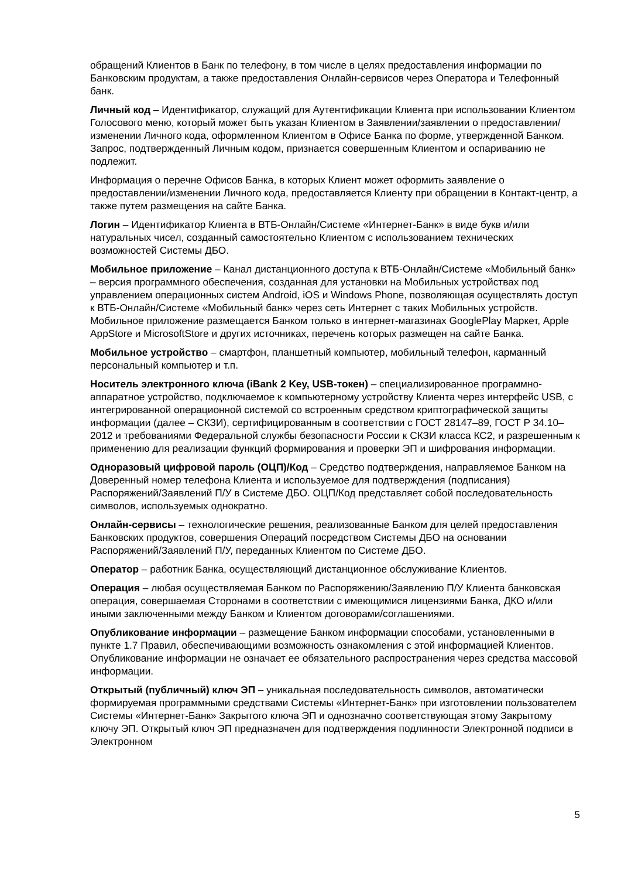обращений Клиентов в Банк по телефону, в том числе в целях предоставления информации по Банковским продуктам, а также предоставления Онлайн-сервисов через Оператора и Телефонный банк.
Личный код – Идентификатор, служащий для Аутентификации Клиента при использовании Клиентом Голосового меню, который может быть указан Клиентом в Заявлении/заявлении о предоставлении/изменении Личного кода, оформленном Клиентом в Офисе Банка по форме, утвержденной Банком. Запрос, подтвержденный Личным кодом, признается совершенным Клиентом и оспариванию не подлежит.
Информация о перечне Офисов Банка, в которых Клиент может оформить заявление о предоставлении/изменении Личного кода, предоставляется Клиенту при обращении в Контакт-центр, а также путем размещения на сайте Банка.
Логин – Идентификатор Клиента в ВТБ-Онлайн/Системе «Интернет-Банк» в виде букв и/или натуральных чисел, созданный самостоятельно Клиентом с использованием технических возможностей Системы ДБО.
Мобильное приложение – Канал дистанционного доступа к ВТБ-Онлайн/Системе «Мобильный банк» – версия программного обеспечения, созданная для установки на Мобильных устройствах под управлением операционных систем Android, iOS и Windows Phone, позволяющая осуществлять доступ к ВТБ-Онлайн/Системе «Мобильный банк» через сеть Интернет с таких Мобильных устройств. Мобильное приложение размещается Банком только в интернет-магазинах GooglePlay Маркет, Apple AppStore и MicrosoftStore и других источниках, перечень которых размещен на сайте Банка.
Мобильное устройство – смартфон, планшетный компьютер, мобильный телефон, карманный персональный компьютер и т.п.
Носитель электронного ключа (iBank 2 Key, USB-токен) – специализированное программно-аппаратное устройство, подключаемое к компьютерному устройству Клиента через интерфейс USB, с интегрированной операционной системой со встроенным средством криптографической защиты информации (далее – СКЗИ), сертифицированным в соответствии с ГОСТ 28147–89, ГОСТ Р 34.10–2012 и требованиями Федеральной службы безопасности России к СКЗИ класса КС2, и разрешенным к применению для реализации функций формирования и проверки ЭП и шифрования информации.
Одноразовый цифровой пароль (ОЦП)/Код – Средство подтверждения, направляемое Банком на Доверенный номер телефона Клиента и используемое для подтверждения (подписания) Распоряжений/Заявлений П/У в Системе ДБО. ОЦП/Код представляет собой последовательность символов, используемых однократно.
Онлайн-сервисы – технологические решения, реализованные Банком для целей предоставления Банковских продуктов, совершения Операций посредством Системы ДБО на основании Распоряжений/Заявлений П/У, переданных Клиентом по Системе ДБО.
Оператор – работник Банка, осуществляющий дистанционное обслуживание Клиентов.
Операция – любая осуществляемая Банком по Распоряжению/Заявлению П/У Клиента банковская операция, совершаемая Сторонами в соответствии с имеющимися лицензиями Банка, ДКО и/или иными заключенными между Банком и Клиентом договорами/соглашениями.
Опубликование информации – размещение Банком информации способами, установленными в пункте 1.7 Правил, обеспечивающими возможность ознакомления с этой информацией Клиентов. Опубликование информации не означает ее обязательного распространения через средства массовой информации.
Открытый (публичный) ключ ЭП – уникальная последовательность символов, автоматически формируемая программными средствами Системы «Интернет-Банк» при изготовлении пользователем Системы «Интернет-Банк» Закрытого ключа ЭП и однозначно соответствующая этому Закрытому ключу ЭП. Открытый ключ ЭП предназначен для подтверждения подлинности Электронной подписи в Электронном
5